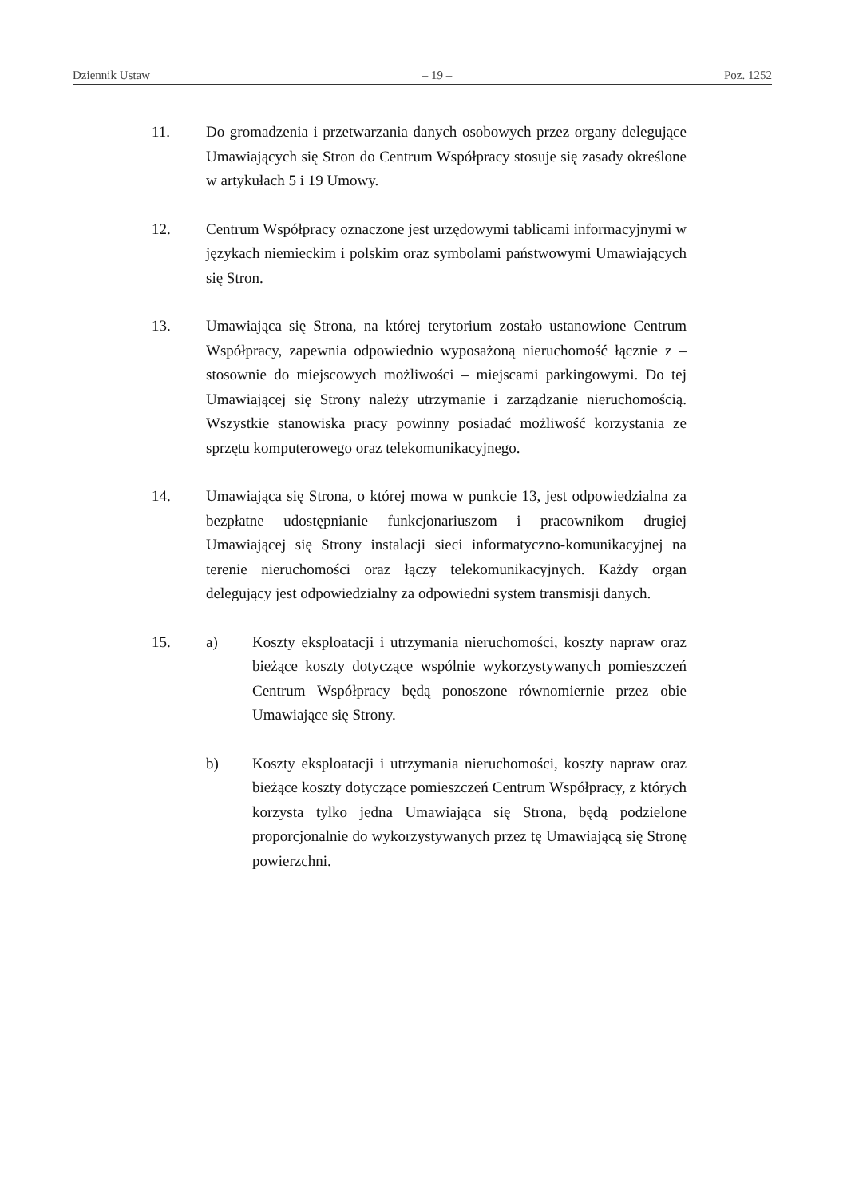Dziennik Ustaw – 19 – Poz. 1252
11. Do gromadzenia i przetwarzania danych osobowych przez organy delegujące Umawiających się Stron do Centrum Współpracy stosuje się zasady określone w artykułach 5 i 19 Umowy.
12. Centrum Współpracy oznaczone jest urzędowymi tablicami informacyjnymi w językach niemieckim i polskim oraz symbolami państwowymi Umawiających się Stron.
13. Umawiająca się Strona, na której terytorium zostało ustanowione Centrum Współpracy, zapewnia odpowiednio wyposażoną nieruchomość łącznie z – stosownie do miejscowych możliwości – miejscami parkingowymi. Do tej Umawiającej się Strony należy utrzymanie i zarządzanie nieruchomością. Wszystkie stanowiska pracy powinny posiadać możliwość korzystania ze sprzętu komputerowego oraz telekomunikacyjnego.
14. Umawiająca się Strona, o której mowa w punkcie 13, jest odpowiedzialna za bezpłatne udostępnianie funkcjonariuszom i pracownikom drugiej Umawiającej się Strony instalacji sieci informatyczno-komunikacyjnej na terenie nieruchomości oraz łączy telekomunikacyjnych. Każdy organ delegujący jest odpowiedzialny za odpowiedni system transmisji danych.
15. a) Koszty eksploatacji i utrzymania nieruchomości, koszty napraw oraz bieżące koszty dotyczące wspólnie wykorzystywanych pomieszczeń Centrum Współpracy będą ponoszone równomiernie przez obie Umawiające się Strony.
b) Koszty eksploatacji i utrzymania nieruchomości, koszty napraw oraz bieżące koszty dotyczące pomieszczeń Centrum Współpracy, z których korzysta tylko jedna Umawiająca się Strona, będą podzielone proporcjonalnie do wykorzystywanych przez tę Umawiającą się Stronę powierzchni.